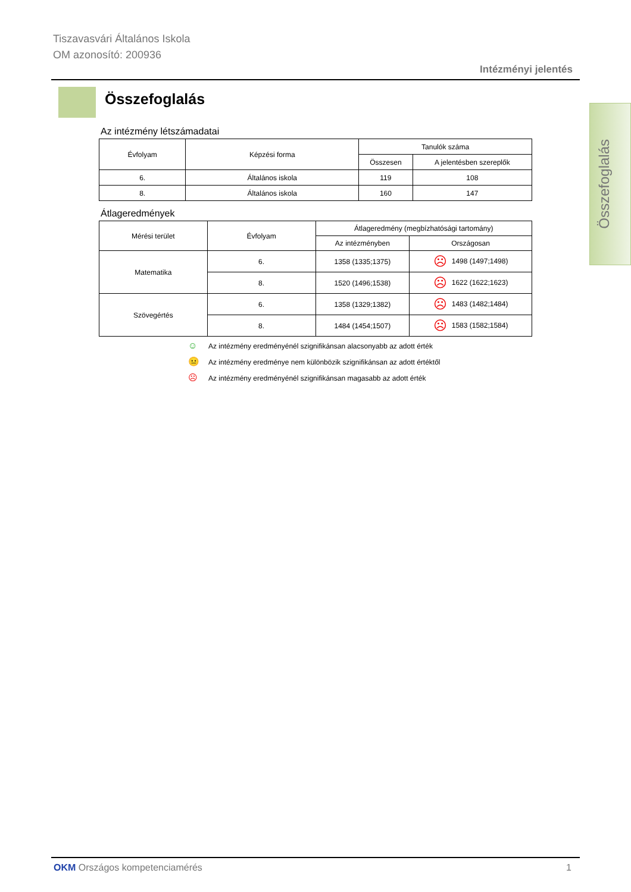Tiszavasvári Általános Iskola
OM azonosító: 200936
Intézményi jelentés
Összefoglalás
Összefoglalás
Az intézmény létszámadatai
| Évfolyam | Képzési forma | Tanulók száma | |
| --- | --- | --- | --- |
| | | Összesen | A jelentésben szereplők |
| 6. | Általános iskola | 119 | 108 |
| 8. | Általános iskola | 160 | 147 |
Átlageredmények
| Mérési terület | Évfolyam | Átlageredmény (megbízhatósági tartomány) | |
| --- | --- | --- | --- |
| | | Az intézményben | Országosan |
| Matematika | 6. | 1358 (1335;1375) | ☹ 1498 (1497;1498) |
| | 8. | 1520 (1496;1538) | ☹ 1622 (1622;1623) |
| Szövegértés | 6. | 1358 (1329;1382) | ☹ 1483 (1482;1484) |
| | 8. | 1484 (1454;1507) | ☹ 1583 (1582;1584) |
☺ Az intézmény eredményénél szignifikánsan alacsonyabb az adott érték
😐 Az intézmény eredménye nem különbözik szignifikánsan az adott értéktől
☹ Az intézmény eredményénél szignifikánsan magasabb az adott érték
OKM Országos kompetenciamérés 1